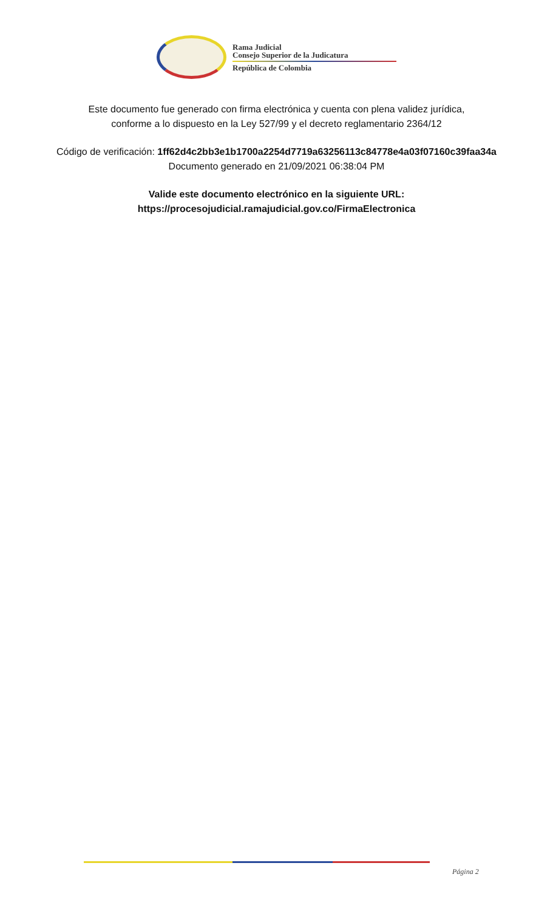Rama Judicial
Consejo Superior de la Judicatura
República de Colombia
Este documento fue generado con firma electrónica y cuenta con plena validez jurídica, conforme a lo dispuesto en la Ley 527/99 y el decreto reglamentario 2364/12
Código de verificación: 1ff62d4c2bb3e1b1700a2254d7719a63256113c84778e4a03f07160c39faa34a
Documento generado en 21/09/2021 06:38:04 PM
Valide este documento electrónico en la siguiente URL:
https://procesojudicial.ramajudicial.gov.co/FirmaElectronica
Página 2